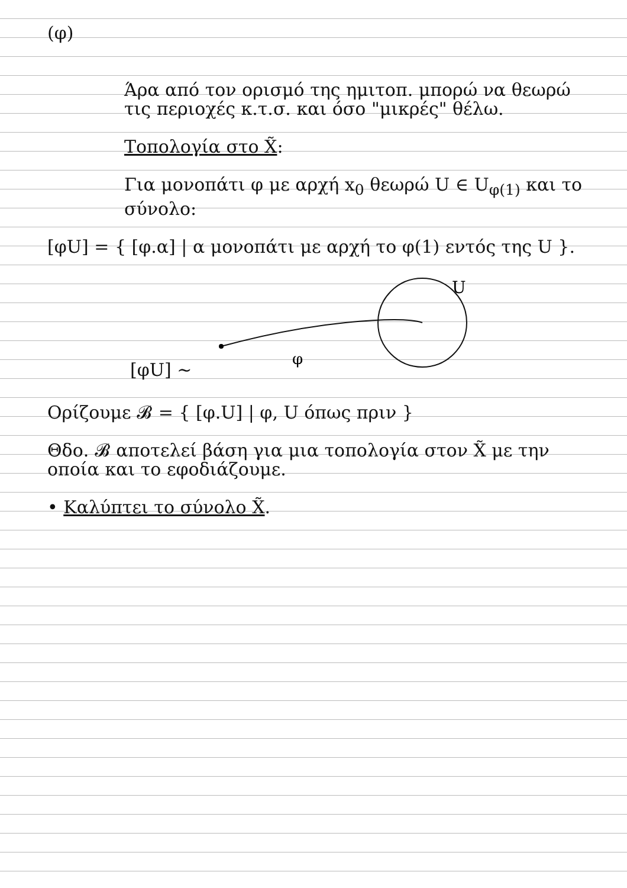(φ)
Άρα από τον ορισμό της ημιτοπ. μπορώ να θεωρώ τις περιοχές κ.τ.σ. και όσο "μικρές" θέλω.
Τοπολογία στο X̃:
Για μονοπάτι φ με αρχή x<sub>0</sub> θεωρώ U ∈ U<sub>φ(1)</sub> και το σύνολο:
[φU] = { [φ.α] | α μονοπάτι με αρχή το φ(1) εντός της U }.
[φU] ~
φ
U
Ορίζουμε 𝓑 = { [φ.U] | φ, U όπως πριν }
Θδο. 𝓑 αποτελεί βάση για μια τοπολογία στον X̃ με την οποία και το εφοδιάζουμε.
• Καλύπτει το σύνολο X̃.